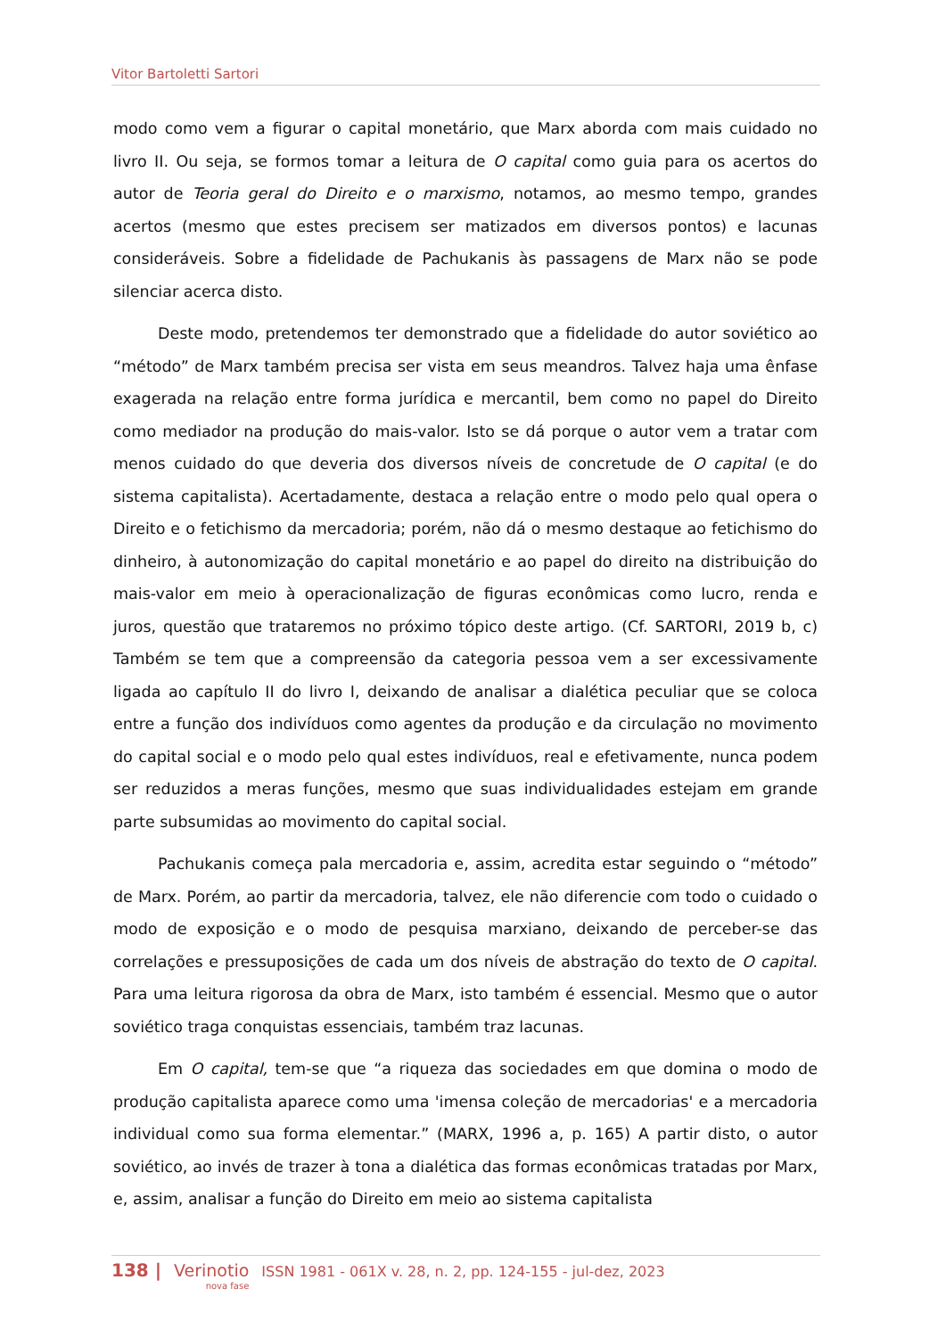Vitor Bartoletti Sartori
modo como vem a figurar o capital monetário, que Marx aborda com mais cuidado no livro II. Ou seja, se formos tomar a leitura de O capital como guia para os acertos do autor de Teoria geral do Direito e o marxismo, notamos, ao mesmo tempo, grandes acertos (mesmo que estes precisem ser matizados em diversos pontos) e lacunas consideráveis. Sobre a fidelidade de Pachukanis às passagens de Marx não se pode silenciar acerca disto.
Deste modo, pretendemos ter demonstrado que a fidelidade do autor soviético ao “método” de Marx também precisa ser vista em seus meandros. Talvez haja uma ênfase exagerada na relação entre forma jurídica e mercantil, bem como no papel do Direito como mediador na produção do mais-valor. Isto se dá porque o autor vem a tratar com menos cuidado do que deveria dos diversos níveis de concretude de O capital (e do sistema capitalista). Acertadamente, destaca a relação entre o modo pelo qual opera o Direito e o fetichismo da mercadoria; porém, não dá o mesmo destaque ao fetichismo do dinheiro, à autonomização do capital monetário e ao papel do direito na distribuição do mais-valor em meio à operacionalização de figuras econômicas como lucro, renda e juros, questão que trataremos no próximo tópico deste artigo. (Cf. SARTORI, 2019 b, c) Também se tem que a compreensão da categoria pessoa vem a ser excessivamente ligada ao capítulo II do livro I, deixando de analisar a dialética peculiar que se coloca entre a função dos indivíduos como agentes da produção e da circulação no movimento do capital social e o modo pelo qual estes indivíduos, real e efetivamente, nunca podem ser reduzidos a meras funções, mesmo que suas individualidades estejam em grande parte subsumidas ao movimento do capital social.
Pachukanis começa pala mercadoria e, assim, acredita estar seguindo o “método” de Marx. Porém, ao partir da mercadoria, talvez, ele não diferencie com todo o cuidado o modo de exposição e o modo de pesquisa marxiano, deixando de perceber-se das correlações e pressuposições de cada um dos níveis de abstração do texto de O capital. Para uma leitura rigorosa da obra de Marx, isto também é essencial. Mesmo que o autor soviético traga conquistas essenciais, também traz lacunas.
Em O capital, tem-se que “a riqueza das sociedades em que domina o modo de produção capitalista aparece como uma 'imensa coleção de mercadorias' e a mercadoria individual como sua forma elementar.” (MARX, 1996 a, p. 165) A partir disto, o autor soviético, ao invés de trazer à tona a dialética das formas econômicas tratadas por Marx, e, assim, analisar a função do Direito em meio ao sistema capitalista
138 | Verinotio
nova fase ISSN 1981 - 061X v. 28, n. 2, pp. 124-155 - jul-dez, 2023